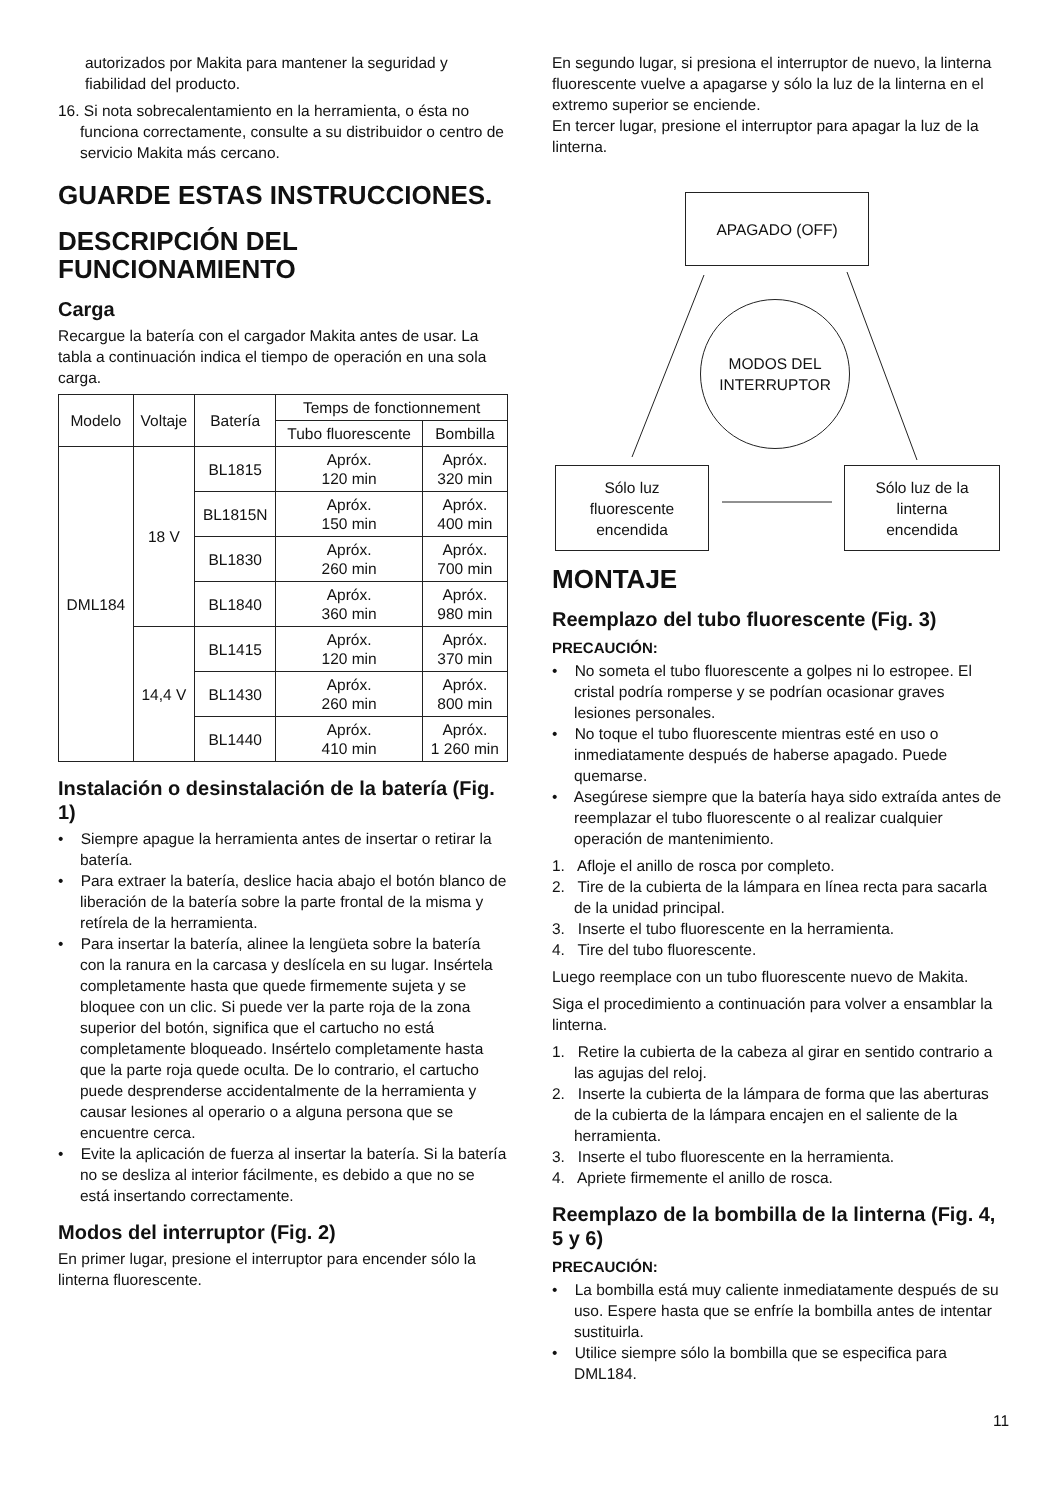autorizados por Makita para mantener la seguridad y fiabilidad del producto.
16. Si nota sobrecalentamiento en la herramienta, o ésta no funciona correctamente, consulte a su distribuidor o centro de servicio Makita más cercano.
GUARDE ESTAS INSTRUCCIONES.
DESCRIPCIÓN DEL FUNCIONAMIENTO
Carga
Recargue la batería con el cargador Makita antes de usar. La tabla a continuación indica el tiempo de operación en una sola carga.
| Modelo | Voltaje | Batería | Temps de fonctionnement | |
| --- | --- | --- | --- | --- |
| | | | Tubo fluorescente | Bombilla |
| DML184 | 18 V | BL1815 | Apróx. 120 min | Apróx. 320 min |
| | | BL1815N | Apróx. 150 min | Apróx. 400 min |
| | | BL1830 | Apróx. 260 min | Apróx. 700 min |
| | | BL1840 | Apróx. 360 min | Apróx. 980 min |
| | 14,4 V | BL1415 | Apróx. 120 min | Apróx. 370 min |
| | | BL1430 | Apróx. 260 min | Apróx. 800 min |
| | | BL1440 | Apróx. 410 min | Apróx. 1 260 min |
Instalación o desinstalación de la batería (Fig. 1)
• Siempre apague la herramienta antes de insertar o retirar la batería.
• Para extraer la batería, deslice hacia abajo el botón blanco de liberación de la batería sobre la parte frontal de la misma y retírela de la herramienta.
• Para insertar la batería, alinee la lengüeta sobre la batería con la ranura en la carcasa y deslícela en su lugar. Insértela completamente hasta que quede firmemente sujeta y se bloquee con un clic. Si puede ver la parte roja de la zona superior del botón, significa que el cartucho no está completamente bloqueado. Insértelo completamente hasta que la parte roja quede oculta. De lo contrario, el cartucho puede desprenderse accidentalmente de la herramienta y causar lesiones al operario o a alguna persona que se encuentre cerca.
• Evite la aplicación de fuerza al insertar la batería. Si la batería no se desliza al interior fácilmente, es debido a que no se está insertando correctamente.
Modos del interruptor (Fig. 2)
En primer lugar, presione el interruptor para encender sólo la linterna fluorescente.
En segundo lugar, si presiona el interruptor de nuevo, la linterna fluorescente vuelve a apagarse y sólo la luz de la linterna en el extremo superior se enciende.
En tercer lugar, presione el interruptor para apagar la luz de la linterna.
APAGADO (OFF)
MODOS DEL
INTERRUPTOR
Sólo luz
fluorescente
encendida
Sólo luz de la
linterna
encendida
MONTAJE
Reemplazo del tubo fluorescente (Fig. 3)
PRECAUCIÓN:
• No someta el tubo fluorescente a golpes ni lo estropee. El cristal podría romperse y se podrían ocasionar graves lesiones personales.
• No toque el tubo fluorescente mientras esté en uso o inmediatamente después de haberse apagado. Puede quemarse.
• Asegúrese siempre que la batería haya sido extraída antes de reemplazar el tubo fluorescente o al realizar cualquier operación de mantenimiento.
1. Afloje el anillo de rosca por completo.
2. Tire de la cubierta de la lámpara en línea recta para sacarla de la unidad principal.
3. Inserte el tubo fluorescente en la herramienta.
4. Tire del tubo fluorescente.
Luego reemplace con un tubo fluorescente nuevo de Makita.
Siga el procedimiento a continuación para volver a ensamblar la linterna.
1. Retire la cubierta de la cabeza al girar en sentido contrario a las agujas del reloj.
2. Inserte la cubierta de la lámpara de forma que las aberturas de la cubierta de la lámpara encajen en el saliente de la herramienta.
3. Inserte el tubo fluorescente en la herramienta.
4. Apriete firmemente el anillo de rosca.
Reemplazo de la bombilla de la linterna (Fig. 4, 5 y 6)
PRECAUCIÓN:
• La bombilla está muy caliente inmediatamente después de su uso. Espere hasta que se enfríe la bombilla antes de intentar sustituirla.
• Utilice siempre sólo la bombilla que se especifica para DML184.
11